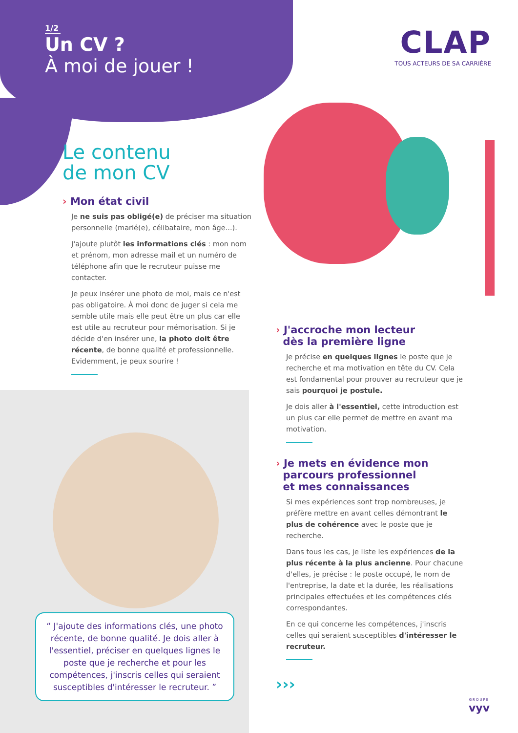1/2
Un CV ?
À moi de jouer !
CLAP
TOUS ACTEURS DE SA CARRIÈRE
Le contenu
de mon CV
› Mon état civil
Je ne suis pas obligé(e) de préciser ma situation personnelle (marié(e), célibataire, mon âge...).
J'ajoute plutôt les informations clés : mon nom et prénom, mon adresse mail et un numéro de téléphone afin que le recruteur puisse me contacter.
Je peux insérer une photo de moi, mais ce n'est pas obligatoire. À moi donc de juger si cela me semble utile mais elle peut être un plus car elle est utile au recruteur pour mémorisation. Si je décide d'en insérer une, la photo doit être récente, de bonne qualité et professionnelle. Evidemment, je peux sourire !
“ J'ajoute des informations clés, une photo récente, de bonne qualité. Je dois aller à l'essentiel, préciser en quelques lignes le poste que je recherche et pour les compétences, j'inscris celles qui seraient susceptibles d'intéresser le recruteur. ”
› J'accroche mon lecteur
dès la première ligne
Je précise en quelques lignes le poste que je recherche et ma motivation en tête du CV. Cela est fondamental pour prouver au recruteur que je sais pourquoi je postule.
Je dois aller à l'essentiel, cette introduction est un plus car elle permet de mettre en avant ma motivation.
› Je mets en évidence mon
parcours professionnel
et mes connaissances
Si mes expériences sont trop nombreuses, je préfère mettre en avant celles démontrant le plus de cohérence avec le poste que je recherche.
Dans tous les cas, je liste les expériences de la plus récente à la plus ancienne. Pour chacune d'elles, je précise : le poste occupé, le nom de l'entreprise, la date et la durée, les réalisations principales effectuées et les compétences clés correspondantes.
En ce qui concerne les compétences, j'inscris celles qui seraient susceptibles d'intéresser le recruteur.
›››
GROUPE
vyv